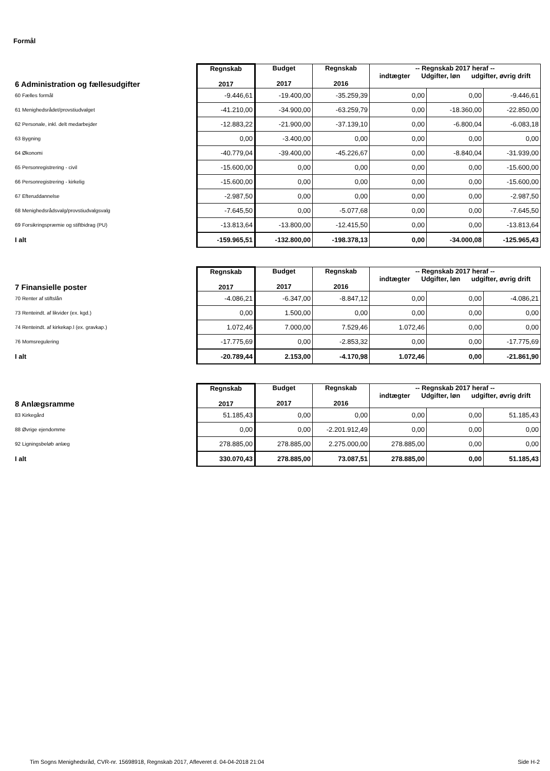Formål
| 6 Administration og fællesudgifter | Regnskab 2017 | Budget 2017 | Regnskab 2016 | -- Regnskab 2017 heraf -- indtægter Udgifter, løn udgifter, øvrig drift | | |
| 60 Fælles formål | -9.446,61 | -19.400,00 | -35.259,39 | 0,00 | 0,00 | -9.446,61 |
| 61 Menighedsrådet/provstiudvalget | -41.210,00 | -34.900,00 | -63.259,79 | 0,00 | -18.360,00 | -22.850,00 |
| 62 Personale, inkl. delt medarbejder | -12.883,22 | -21.900,00 | -37.139,10 | 0,00 | -6.800,04 | -6.083,18 |
| 63 Bygning | 0,00 | -3.400,00 | 0,00 | 0,00 | 0,00 | 0,00 |
| 64 Økonomi | -40.779,04 | -39.400,00 | -45.226,67 | 0,00 | -8.840,04 | -31.939,00 |
| 65 Personregistrering - civil | -15.600,00 | 0,00 | 0,00 | 0,00 | 0,00 | -15.600,00 |
| 66 Personregistrering - kirkelig | -15.600,00 | 0,00 | 0,00 | 0,00 | 0,00 | -15.600,00 |
| 67 Efteruddannelse | -2.987,50 | 0,00 | 0,00 | 0,00 | 0,00 | -2.987,50 |
| 68 Menighedsrådsvalg/provstiudvalgsvalg | -7.645,50 | 0,00 | -5.077,68 | 0,00 | 0,00 | -7.645,50 |
| 69 Forsikringspræmie og stiftbidrag (PU) | -13.813,64 | -13.800,00 | -12.415,50 | 0,00 | 0,00 | -13.813,64 |
| I alt | -159.965,51 | -132.800,00 | -198.378,13 | 0,00 | -34.000,08 | -125.965,43 |
| 7 Finansielle poster | Regnskab 2017 | Budget 2017 | Regnskab 2016 | -- Regnskab 2017 heraf -- indtægter Udgifter, løn udgifter, øvrig drift | | |
| 70 Renter af stiftslån | -4.086,21 | -6.347,00 | -8.847,12 | 0,00 | 0,00 | -4.086,21 |
| 73 Renteindt. af likvider (ex. kgd.) | 0,00 | 1.500,00 | 0,00 | 0,00 | 0,00 | 0,00 |
| 74 Renteindt. af kirkekap.l (ex. gravkap.) | 1.072,46 | 7.000,00 | 7.529,46 | 1.072,46 | 0,00 | 0,00 |
| 76 Momsregulering | -17.775,69 | 0,00 | -2.853,32 | 0,00 | 0,00 | -17.775,69 |
| I alt | -20.789,44 | 2.153,00 | -4.170,98 | 1.072,46 | 0,00 | -21.861,90 |
| 8 Anlægsramme | Regnskab 2017 | Budget 2017 | Regnskab 2016 | -- Regnskab 2017 heraf -- indtægter Udgifter, løn udgifter, øvrig drift | | |
| 83 Kirkegård | 51.185,43 | 0,00 | 0,00 | 0,00 | 0,00 | 51.185,43 |
| 88 Øvrige ejendomme | 0,00 | 0,00 | -2.201.912,49 | 0,00 | 0,00 | 0,00 |
| 92 Ligningsbeløb anlæg | 278.885,00 | 278.885,00 | 2.275.000,00 | 278.885,00 | 0,00 | 0,00 |
| I alt | 330.070,43 | 278.885,00 | 73.087,51 | 278.885,00 | 0,00 | 51.185,43 |
Tim Sogns Menighedsråd, CVR-nr. 15698918, Regnskab 2017, Afleveret d. 04-04-2018 21:04 Side H-2